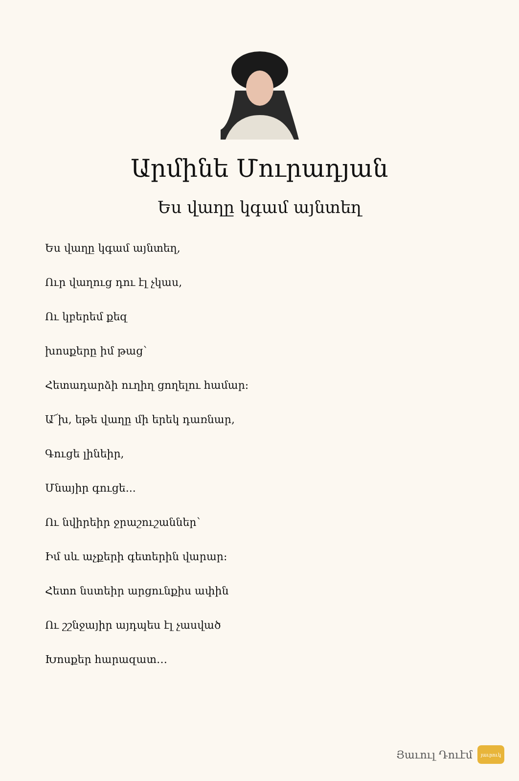Արմինե Մուրադյան
Ես վաղը կգամ այնտեղ
Ես վաղը կգամ այնտեղ,
Ուր վաղուց դու էլ չկաս,
Ու կբերեմ քեզ
խոսքերը իմ թաց՝
Հետադարձի ուղիղ ցողելու համար:
Ա՜խ, եթե վաղը մի երեկ դառնար,
Գուցե լինեիր,
Մնայիր գուցե...
Ու նվիրեիր ջրաշուշաններ՝
Իմ սև աչքերի գետերին վարար:
Հետո նստեիր արցունքիս ափին
Ու շշնջայիր այդպես էլ չասված
Խոսքեր հարազատ…
Յաւուլ Դուէմ
յաւրուկ